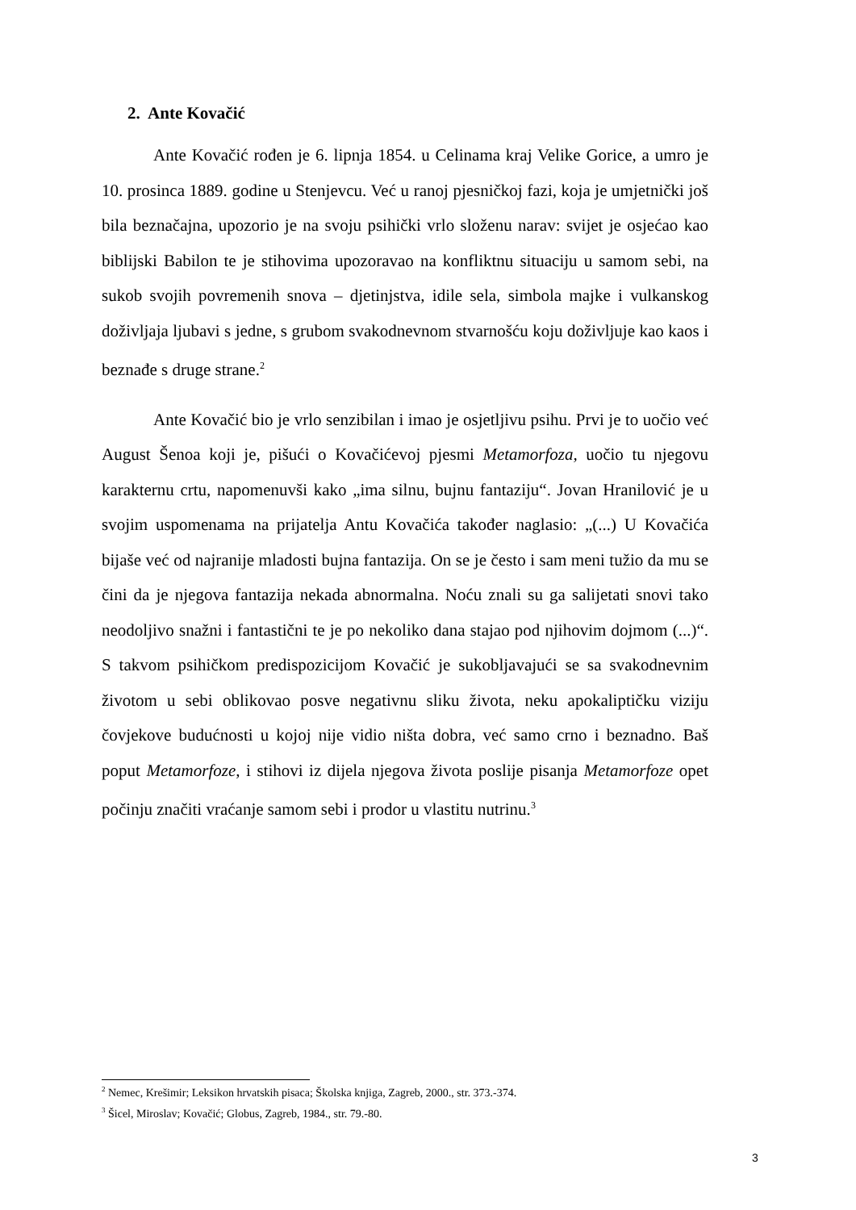2. Ante Kovačić
Ante Kovačić rođen je 6. lipnja 1854. u Celinama kraj Velike Gorice, a umro je 10. prosinca 1889. godine u Stenjevcu. Već u ranoj pjesničkoj fazi, koja je umjetnički još bila beznačajna, upozorio je na svoju psihički vrlo složenu narav: svijet je osjećao kao biblijski Babilon te je stihovima upozoravao na konfliktnu situaciju u samom sebi, na sukob svojih povremenih snova – djetinjstva, idile sela, simbola majke i vulkanskog doživljaja ljubavi s jedne, s grubom svakodnevnom stvarnošću koju doživljuje kao kaos i beznađe s druge strane.<sup>2</sup>
Ante Kovačić bio je vrlo senzibilan i imao je osjetljivu psihu. Prvi je to uočio već August Šenoa koji je, pišući o Kovačićevoj pjesmi Metamorfoza, uočio tu njegovu karakternu crtu, napomenuvši kako „ima silnu, bujnu fantaziju“. Jovan Hranilović je u svojim uspomenama na prijatelja Antu Kovačića također naglasio: „(...) U Kovačića bijaše već od najranije mladosti bujna fantazija. On se je često i sam meni tužio da mu se čini da je njegova fantazija nekada abnormalna. Noću znali su ga salijetati snovi tako neodoljivo snažni i fantastični te je po nekoliko dana stajao pod njihovim dojmom (...)“. S takvom psihičkom predispozicijom Kovačić je sukobljavajući se sa svakodnevnim životom u sebi oblikovao posve negativnu sliku života, neku apokaliptičku viziju čovjekove budućnosti u kojoj nije vidio ništa dobra, već samo crno i beznadno. Baš poput Metamorfoze, i stihovi iz dijela njegova života poslije pisanja Metamorfoze opet počinju značiti vraćanje samom sebi i prodor u vlastitu nutrinu.<sup>3</sup>
<sup>2</sup> Nemec, Krešimir; Leksikon hrvatskih pisaca; Školska knjiga, Zagreb, 2000., str. 373.-374.
<sup>3</sup> Šicel, Miroslav; Kovačić; Globus, Zagreb, 1984., str. 79.-80.
3